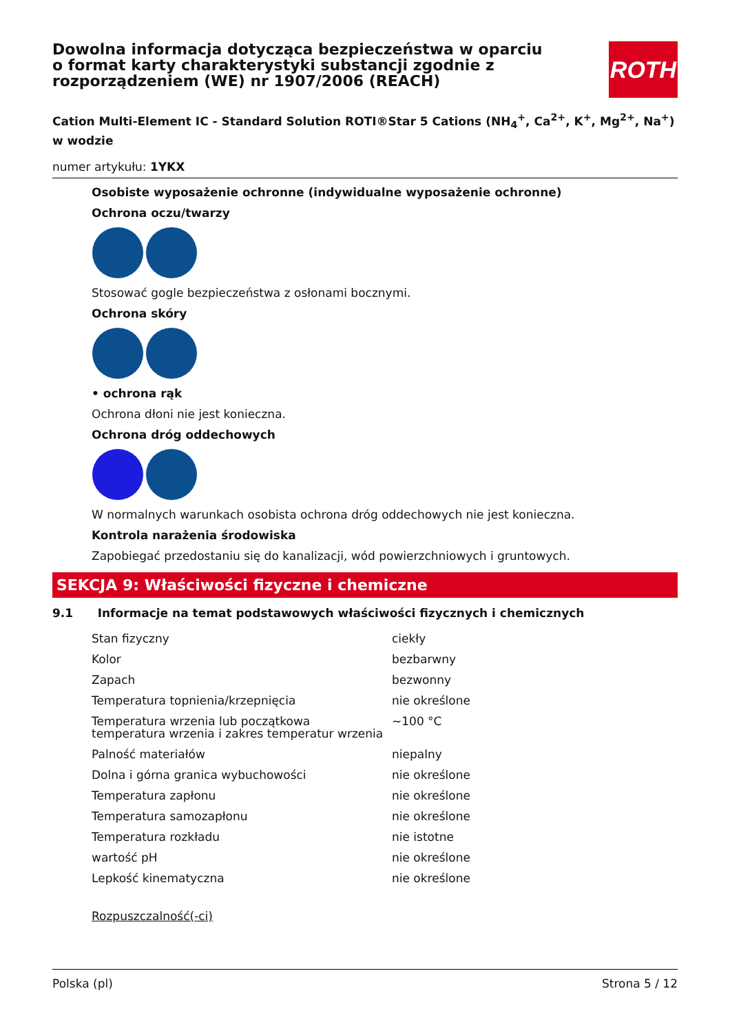ROTH
Dowolna informacja dotycząca bezpieczeństwa w oparciu o format karty charakterystyki substancji zgodnie z rozporządzeniem (WE) nr 1907/2006 (REACH)
Cation Multi-Element IC - Standard Solution ROTI®Star 5 Cations (NH<sub>4</sub><sup>+</sup>, Ca<sup>2+</sup>, K<sup>+</sup>, Mg<sup>2+</sup>, Na<sup>+</sup>) w wodzie
numer artykułu: 1YKX
Osobiste wyposażenie ochronne (indywidualne wyposażenie ochronne)
Ochrona oczu/twarzy
Stosować gogle bezpieczeństwa z osłonami bocznymi.
Ochrona skóry
• ochrona rąk
Ochrona dłoni nie jest konieczna.
Ochrona dróg oddechowych
W normalnych warunkach osobista ochrona dróg oddechowych nie jest konieczna.
Kontrola narażenia środowiska
Zapobiegać przedostaniu się do kanalizacji, wód powierzchniowych i gruntowych.
SEKCJA 9: Właściwości fizyczne i chemiczne
9.1 Informacje na temat podstawowych właściwości fizycznych i chemicznych
| Stan fizyczny | ciekły |
| Kolor | bezbarwny |
| Zapach | bezwonny |
| Temperatura topnienia/krzepnięcia | nie określone |
| Temperatura wrzenia lub początkowa temperatura wrzenia i zakres temperatur wrzenia | ~100 °C |
| Palność materiałów | niepalny |
| Dolna i górna granica wybuchowości | nie określone |
| Temperatura zapłonu | nie określone |
| Temperatura samozapłonu | nie określone |
| Temperatura rozkładu | nie istotne |
| wartość pH | nie określone |
| Lepkość kinematyczna | nie określone |
Rozpuszczalność(-ci)
Polska (pl) Strona 5 / 12